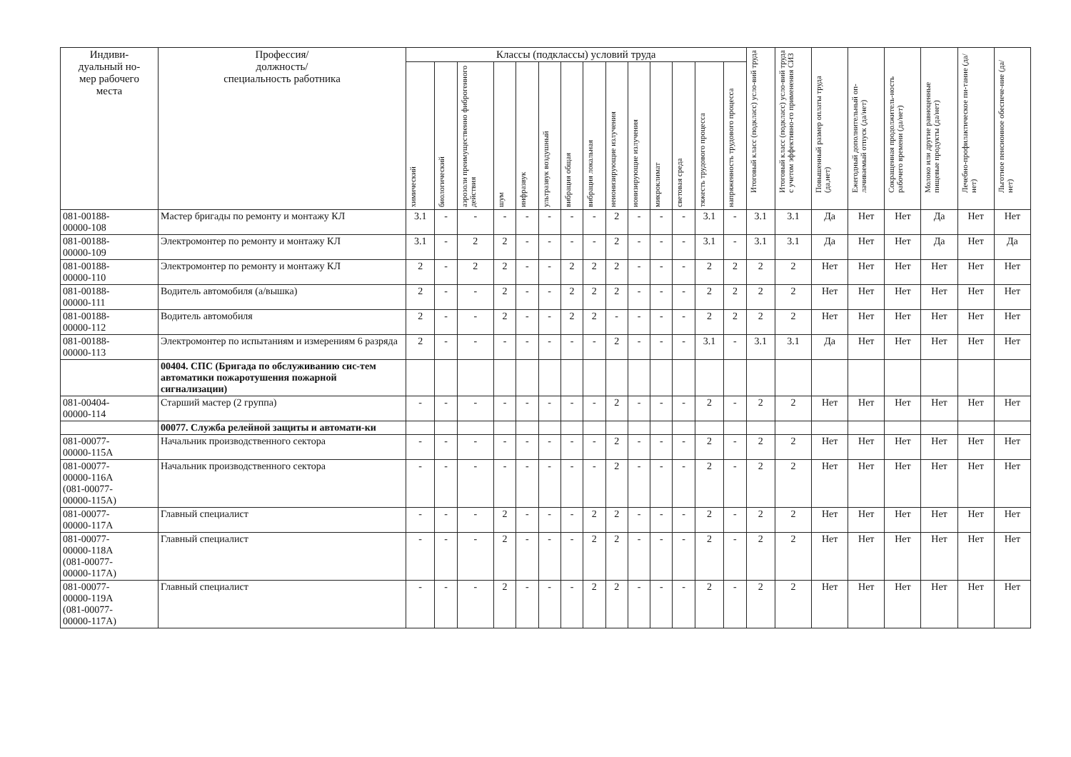| Индиви- дуальный но- мер рабочего места | Профессия/ должность/ специальность работника | Классы (подклассы) условий труда | | | | | | | | | | | | | | Итоговый класс (подкласс) усло-вий труда | Итоговый класс (подкласс) усло-вий труда с учетом эффективно-го применения СИЗ | Повышенный размер оплаты труда (да,нет) | Ежегодный дополнительный оп-лачиваемый отпуск (да/нет) | Сокращенная продолжитель-ность рабочего времени (да/нет) | Молоко или другие равноценные пищевые продукты (да/нет) | Лечебно-профилактическое пи-тание (да/нет) | Льготное пенсионное обеспече-ние (да/нет) |
| --- | --- | --- | --- | --- | --- | --- | --- | --- | --- | --- | --- | --- | --- | --- | --- | --- | --- | --- | --- | --- | --- | --- | --- |
| | | химический | биологический | аэрозоли преимущественно фиброгенного действия | шум | инфразвук | ультразвук воздушный | вибрация общая | вибрация локальная | неионизирующие излучения | ионизирующие излучения | микроклимат | световая среда | тяжесть трудового процесса | напряженность трудового процесса | | | | | | | | |
| 081-00188- 00000-108 | Мастер бригады по ремонту и монтажу КЛ | 3.1 | - | - | - | - | - | - | - | 2 | - | - | - | 3.1 | - | 3.1 | 3.1 | Да | Нет | Нет | Да | Нет | Нет |
| 081-00188- 00000-109 | Электромонтер по ремонту и монтажу КЛ | 3.1 | - | 2 | 2 | - | - | - | - | 2 | - | - | - | 3.1 | - | 3.1 | 3.1 | Да | Нет | Нет | Да | Нет | Да |
| 081-00188- 00000-110 | Электромонтер по ремонту и монтажу КЛ | 2 | - | 2 | 2 | - | - | 2 | 2 | 2 | - | - | - | 2 | 2 | 2 | 2 | Нет | Нет | Нет | Нет | Нет | Нет |
| 081-00188- 00000-111 | Водитель автомобиля (а/вышка) | 2 | - | - | 2 | - | - | 2 | 2 | 2 | - | - | - | 2 | 2 | 2 | 2 | Нет | Нет | Нет | Нет | Нет | Нет |
| 081-00188- 00000-112 | Водитель автомобиля | 2 | - | - | 2 | - | - | 2 | 2 | - | - | - | - | 2 | 2 | 2 | 2 | Нет | Нет | Нет | Нет | Нет | Нет |
| 081-00188- 00000-113 | Электромонтер по испытаниям и измерениям 6 разряда | 2 | - | - | - | - | - | - | - | 2 | - | - | - | 3.1 | - | 3.1 | 3.1 | Да | Нет | Нет | Нет | Нет | Нет |
| | 00404. СПС (Бригада по обслуживанию сис-тем автоматики пожаротушения пожарной сигнализации) | | | | | | | | | | | | | | | | | | | | | | |
| 081-00404- 00000-114 | Старший мастер (2 группа) | - | - | - | - | - | - | - | - | 2 | - | - | - | 2 | - | 2 | 2 | Нет | Нет | Нет | Нет | Нет | Нет |
| | 00077. Служба релейной защиты и автомати-ки | | | | | | | | | | | | | | | | | | | | | | |
| 081-00077- 00000-115А | Начальник производственного сектора | - | - | - | - | - | - | - | - | 2 | - | - | - | 2 | - | 2 | 2 | Нет | Нет | Нет | Нет | Нет | Нет |
| 081-00077- 00000-116А (081-00077- 00000-115А) | Начальник производственного сектора | - | - | - | - | - | - | - | - | 2 | - | - | - | 2 | - | 2 | 2 | Нет | Нет | Нет | Нет | Нет | Нет |
| 081-00077- 00000-117А | Главный специалист | - | - | - | 2 | - | - | - | 2 | 2 | - | - | - | 2 | - | 2 | 2 | Нет | Нет | Нет | Нет | Нет | Нет |
| 081-00077- 00000-118А (081-00077- 00000-117А) | Главный специалист | - | - | - | 2 | - | - | - | 2 | 2 | - | - | - | 2 | - | 2 | 2 | Нет | Нет | Нет | Нет | Нет | Нет |
| 081-00077- 00000-119А (081-00077- 00000-117А) | Главный специалист | - | - | - | 2 | - | - | - | 2 | 2 | - | - | - | 2 | - | 2 | 2 | Нет | Нет | Нет | Нет | Нет | Нет |